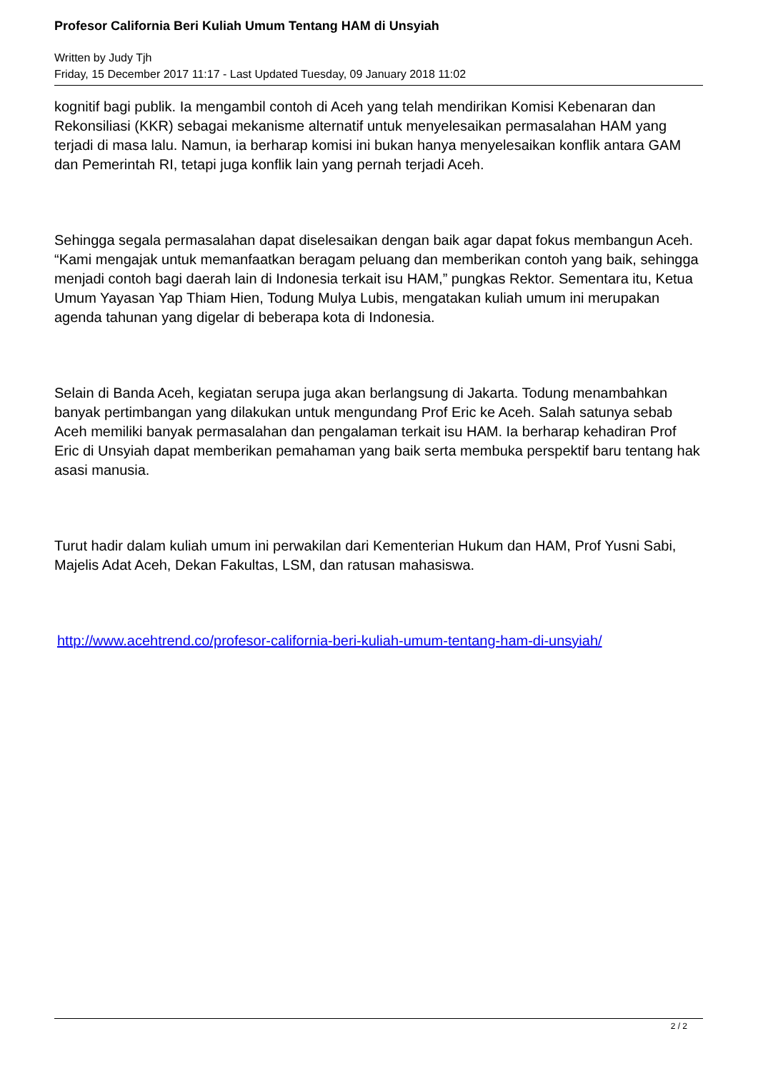Profesor California Beri Kuliah Umum Tentang HAM di Unsyiah
Written by Judy Tjh
Friday, 15 December 2017 11:17 - Last Updated Tuesday, 09 January 2018 11:02
kognitif bagi publik. Ia mengambil contoh di Aceh yang telah mendirikan Komisi Kebenaran dan Rekonsiliasi (KKR) sebagai mekanisme alternatif untuk menyelesaikan permasalahan HAM yang terjadi di masa lalu. Namun, ia berharap komisi ini bukan hanya menyelesaikan konflik antara GAM dan Pemerintah RI, tetapi juga konflik lain yang pernah terjadi Aceh.
Sehingga segala permasalahan dapat diselesaikan dengan baik agar dapat fokus membangun Aceh. “Kami mengajak untuk memanfaatkan beragam peluang dan memberikan contoh yang baik, sehingga menjadi contoh bagi daerah lain di Indonesia terkait isu HAM,” pungkas Rektor. Sementara itu, Ketua Umum Yayasan Yap Thiam Hien, Todung Mulya Lubis, mengatakan kuliah umum ini merupakan agenda tahunan yang digelar di beberapa kota di Indonesia.
Selain di Banda Aceh, kegiatan serupa juga akan berlangsung di Jakarta. Todung menambahkan banyak pertimbangan yang dilakukan untuk mengundang Prof Eric ke Aceh. Salah satunya sebab Aceh memiliki banyak permasalahan dan pengalaman terkait isu HAM. Ia berharap kehadiran Prof Eric di Unsyiah dapat memberikan pemahaman yang baik serta membuka perspektif baru tentang hak asasi manusia.
Turut hadir dalam kuliah umum ini perwakilan dari Kementerian Hukum dan HAM, Prof Yusni Sabi, Majelis Adat Aceh, Dekan Fakultas, LSM, dan ratusan mahasiswa.
http://www.acehtrend.co/profesor-california-beri-kuliah-umum-tentang-ham-di-unsyiah/
2 / 2